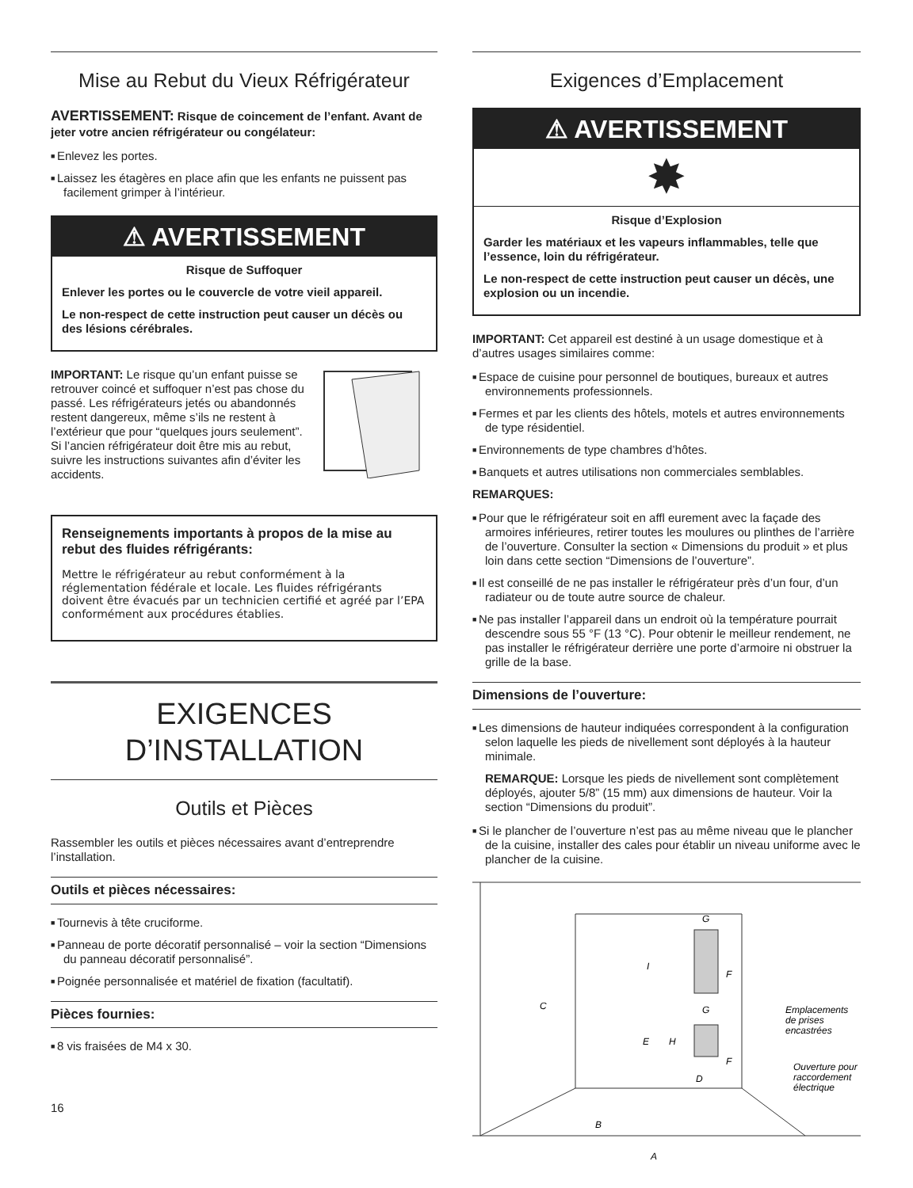Mise au Rebut du Vieux Réfrigérateur
AVERTISSEMENT: Risque de coincement de l’enfant. Avant de jeter votre ancien réfrigérateur ou congélateur:
Enlevez les portes.
Laissez les étagères en place afin que les enfants ne puissent pas facilement grimper à l’intérieur.
⚠ AVERTISSEMENT
Risque de Suffoquer
Enlever les portes ou le couvercle de votre vieil appareil.
Le non-respect de cette instruction peut causer un décès ou des lésions cérébrales.
IMPORTANT: Le risque qu’un enfant puisse se retrouver coincé et suffoquer n’est pas chose du passé. Les réfrigérateurs jetés ou abandonnés restent dangereux, même s’ils ne restent à l’extérieur que pour “quelques jours seulement”. Si l’ancien réfrigérateur doit être mis au rebut, suivre les instructions suivantes afin d’éviter les accidents.
Renseignements importants à propos de la mise au rebut des fluides réfrigérants:
Mettre le réfrigérateur au rebut conformément à la réglementation fédérale et locale. Les fluides réfrigérants doivent être évacués par un technicien certifié et agréé par l’EPA conformément aux procédures établies.
EXIGENCES
D’INSTALLATION
Outils et Pièces
Rassembler les outils et pièces nécessaires avant d’entreprendre l’installation.
Outils et pièces nécessaires:
Tournevis à tête cruciforme.
Panneau de porte décoratif personnalisé – voir la section “Dimensions du panneau décoratif personnalisé”.
Poignée personnalisée et matériel de fixation (facultatif).
Pièces fournies:
8 vis fraisées de M4 x 30.
16
Exigences d’Emplacement
⚠ AVERTISSEMENT
✸
Risque d’Explosion
Garder les matériaux et les vapeurs inflammables, telle que l’essence, loin du réfrigérateur.
Le non-respect de cette instruction peut causer un décès, une explosion ou un incendie.
IMPORTANT: Cet appareil est destiné à un usage domestique et à d’autres usages similaires comme:
Espace de cuisine pour personnel de boutiques, bureaux et autres environnements professionnels.
Fermes et par les clients des hôtels, motels et autres environnements de type résidentiel.
Environnements de type chambres d’hôtes.
Banquets et autres utilisations non commerciales semblables.
REMARQUES:
Pour que le réfrigérateur soit en affl eurement avec la façade des armoires inférieures, retirer toutes les moulures ou plinthes de l’arrière de l’ouverture. Consulter la section « Dimensions du produit » et plus loin dans cette section “Dimensions de l’ouverture”.
Il est conseillé de ne pas installer le réfrigérateur près d’un four, d’un radiateur ou de toute autre source de chaleur.
Ne pas installer l’appareil dans un endroit où la température pourrait descendre sous 55 °F (13 °C). Pour obtenir le meilleur rendement, ne pas installer le réfrigérateur derrière une porte d’armoire ni obstruer la grille de la base.
Dimensions de l’ouverture:
Les dimensions de hauteur indiquées correspondent à la configuration selon laquelle les pieds de nivellement sont déployés à la hauteur minimale.
REMARQUE: Lorsque les pieds de nivellement sont complètement déployés, ajouter 5/8” (15 mm) aux dimensions de hauteur. Voir la section “Dimensions du produit”.
Si le plancher de l’ouverture n’est pas au même niveau que le plancher de la cuisine, installer des cales pour établir un niveau uniforme avec le plancher de la cuisine.
G
I
F
C
G
E
H
F
D
B
A
Emplacements
de prises
encastrées
Ouverture pour
raccordement
électrique